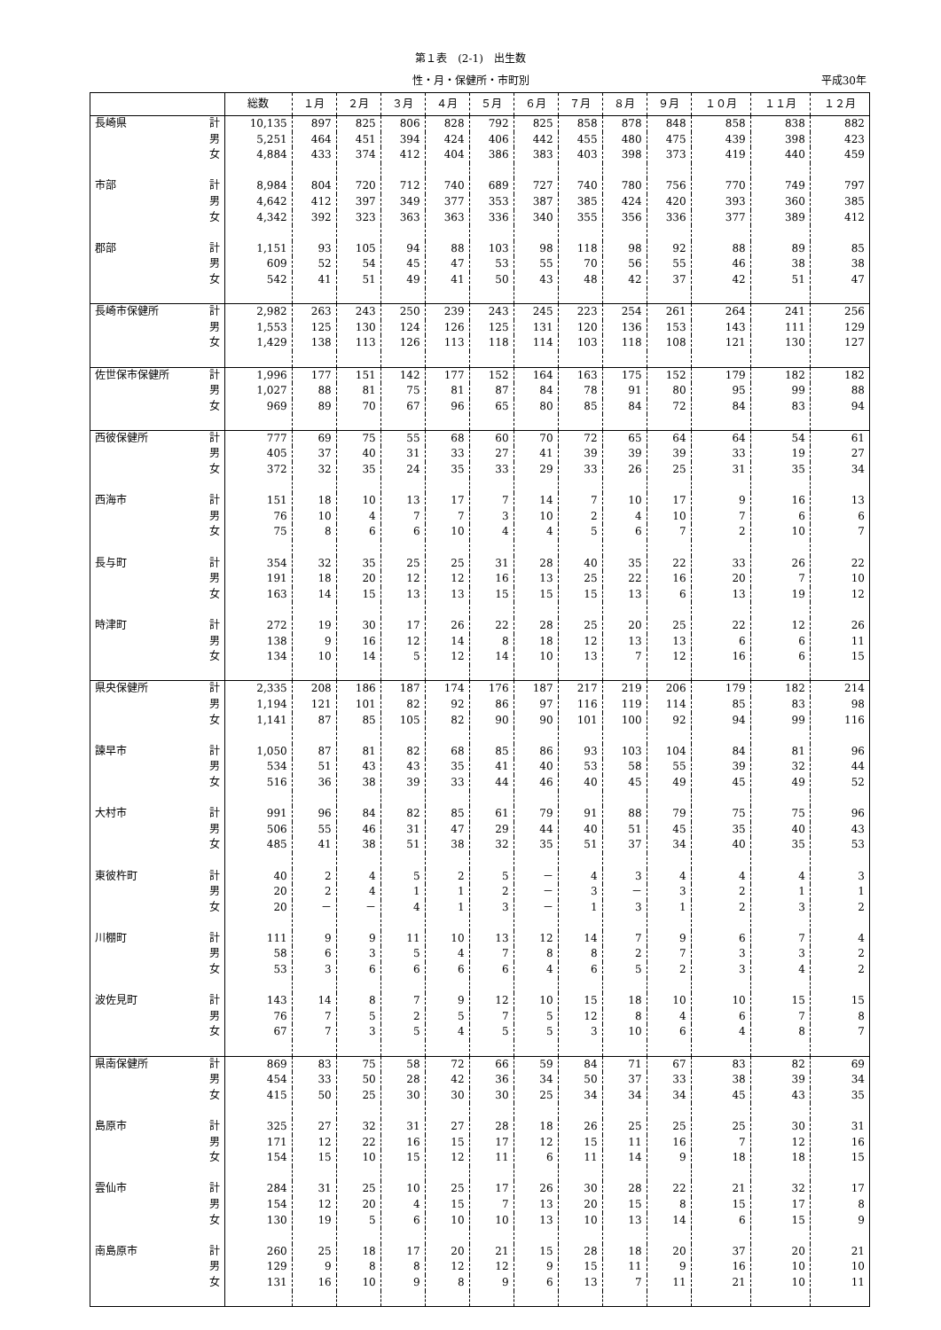第１表　(2-1)　出生数
性・月・保健所・市町別 平成30年
| | | 総数 | １月 | ２月 | ３月 | ４月 | ５月 | ６月 | ７月 | ８月 | ９月 | １０月 | １１月 | １２月 |
| --- | --- | --- | --- | --- | --- | --- | --- | --- | --- | --- | --- | --- | --- | --- |
| 長崎県 | 計 | 10,135 | 897 | 825 | 806 | 828 | 792 | 825 | 858 | 878 | 848 | 858 | 838 | 882 |
| | 男 | 5,251 | 464 | 451 | 394 | 424 | 406 | 442 | 455 | 480 | 475 | 439 | 398 | 423 |
| | 女 | 4,884 | 433 | 374 | 412 | 404 | 386 | 383 | 403 | 398 | 373 | 419 | 440 | 459 |
| 市部 | 計 | 8,984 | 804 | 720 | 712 | 740 | 689 | 727 | 740 | 780 | 756 | 770 | 749 | 797 |
| | 男 | 4,642 | 412 | 397 | 349 | 377 | 353 | 387 | 385 | 424 | 420 | 393 | 360 | 385 |
| | 女 | 4,342 | 392 | 323 | 363 | 363 | 336 | 340 | 355 | 356 | 336 | 377 | 389 | 412 |
| 郡部 | 計 | 1,151 | 93 | 105 | 94 | 88 | 103 | 98 | 118 | 98 | 92 | 88 | 89 | 85 |
| | 男 | 609 | 52 | 54 | 45 | 47 | 53 | 55 | 70 | 56 | 55 | 46 | 38 | 38 |
| | 女 | 542 | 41 | 51 | 49 | 41 | 50 | 43 | 48 | 42 | 37 | 42 | 51 | 47 |
| 長崎市保健所 | 計 | 2,982 | 263 | 243 | 250 | 239 | 243 | 245 | 223 | 254 | 261 | 264 | 241 | 256 |
| | 男 | 1,553 | 125 | 130 | 124 | 126 | 125 | 131 | 120 | 136 | 153 | 143 | 111 | 129 |
| | 女 | 1,429 | 138 | 113 | 126 | 113 | 118 | 114 | 103 | 118 | 108 | 121 | 130 | 127 |
| 佐世保市保健所 | 計 | 1,996 | 177 | 151 | 142 | 177 | 152 | 164 | 163 | 175 | 152 | 179 | 182 | 182 |
| | 男 | 1,027 | 88 | 81 | 75 | 81 | 87 | 84 | 78 | 91 | 80 | 95 | 99 | 88 |
| | 女 | 969 | 89 | 70 | 67 | 96 | 65 | 80 | 85 | 84 | 72 | 84 | 83 | 94 |
| 西彼保健所 | 計 | 777 | 69 | 75 | 55 | 68 | 60 | 70 | 72 | 65 | 64 | 64 | 54 | 61 |
| | 男 | 405 | 37 | 40 | 31 | 33 | 27 | 41 | 39 | 39 | 39 | 33 | 19 | 27 |
| | 女 | 372 | 32 | 35 | 24 | 35 | 33 | 29 | 33 | 26 | 25 | 31 | 35 | 34 |
| 西海市 | 計 | 151 | 18 | 10 | 13 | 17 | 7 | 14 | 7 | 10 | 17 | 9 | 16 | 13 |
| | 男 | 76 | 10 | 4 | 7 | 7 | 3 | 10 | 2 | 4 | 10 | 7 | 6 | 6 |
| | 女 | 75 | 8 | 6 | 6 | 10 | 4 | 4 | 5 | 6 | 7 | 2 | 10 | 7 |
| 長与町 | 計 | 354 | 32 | 35 | 25 | 25 | 31 | 28 | 40 | 35 | 22 | 33 | 26 | 22 |
| | 男 | 191 | 18 | 20 | 12 | 12 | 16 | 13 | 25 | 22 | 16 | 20 | 7 | 10 |
| | 女 | 163 | 14 | 15 | 13 | 13 | 15 | 15 | 15 | 13 | 6 | 13 | 19 | 12 |
| 時津町 | 計 | 272 | 19 | 30 | 17 | 26 | 22 | 28 | 25 | 20 | 25 | 22 | 12 | 26 |
| | 男 | 138 | 9 | 16 | 12 | 14 | 8 | 18 | 12 | 13 | 13 | 6 | 6 | 11 |
| | 女 | 134 | 10 | 14 | 5 | 12 | 14 | 10 | 13 | 7 | 12 | 16 | 6 | 15 |
| 県央保健所 | 計 | 2,335 | 208 | 186 | 187 | 174 | 176 | 187 | 217 | 219 | 206 | 179 | 182 | 214 |
| | 男 | 1,194 | 121 | 101 | 82 | 92 | 86 | 97 | 116 | 119 | 114 | 85 | 83 | 98 |
| | 女 | 1,141 | 87 | 85 | 105 | 82 | 90 | 90 | 101 | 100 | 92 | 94 | 99 | 116 |
| 諫早市 | 計 | 1,050 | 87 | 81 | 82 | 68 | 85 | 86 | 93 | 103 | 104 | 84 | 81 | 96 |
| | 男 | 534 | 51 | 43 | 43 | 35 | 41 | 40 | 53 | 58 | 55 | 39 | 32 | 44 |
| | 女 | 516 | 36 | 38 | 39 | 33 | 44 | 46 | 40 | 45 | 49 | 45 | 49 | 52 |
| 大村市 | 計 | 991 | 96 | 84 | 82 | 85 | 61 | 79 | 91 | 88 | 79 | 75 | 75 | 96 |
| | 男 | 506 | 55 | 46 | 31 | 47 | 29 | 44 | 40 | 51 | 45 | 35 | 40 | 43 |
| | 女 | 485 | 41 | 38 | 51 | 38 | 32 | 35 | 51 | 37 | 34 | 40 | 35 | 53 |
| 東彼杵町 | 計 | 40 | 2 | 4 | 5 | 2 | 5 | － | 4 | 3 | 4 | 4 | 4 | 3 |
| | 男 | 20 | 2 | 4 | 1 | 1 | 2 | － | 3 | － | 3 | 2 | 1 | 1 |
| | 女 | 20 | － | － | 4 | 1 | 3 | － | 1 | 3 | 1 | 2 | 3 | 2 |
| 川棚町 | 計 | 111 | 9 | 9 | 11 | 10 | 13 | 12 | 14 | 7 | 9 | 6 | 7 | 4 |
| | 男 | 58 | 6 | 3 | 5 | 4 | 7 | 8 | 8 | 2 | 7 | 3 | 3 | 2 |
| | 女 | 53 | 3 | 6 | 6 | 6 | 6 | 4 | 6 | 5 | 2 | 3 | 4 | 2 |
| 波佐見町 | 計 | 143 | 14 | 8 | 7 | 9 | 12 | 10 | 15 | 18 | 10 | 10 | 15 | 15 |
| | 男 | 76 | 7 | 5 | 2 | 5 | 7 | 5 | 12 | 8 | 4 | 6 | 7 | 8 |
| | 女 | 67 | 7 | 3 | 5 | 4 | 5 | 5 | 3 | 10 | 6 | 4 | 8 | 7 |
| 県南保健所 | 計 | 869 | 83 | 75 | 58 | 72 | 66 | 59 | 84 | 71 | 67 | 83 | 82 | 69 |
| | 男 | 454 | 33 | 50 | 28 | 42 | 36 | 34 | 50 | 37 | 33 | 38 | 39 | 34 |
| | 女 | 415 | 50 | 25 | 30 | 30 | 30 | 25 | 34 | 34 | 34 | 45 | 43 | 35 |
| 島原市 | 計 | 325 | 27 | 32 | 31 | 27 | 28 | 18 | 26 | 25 | 25 | 25 | 30 | 31 |
| | 男 | 171 | 12 | 22 | 16 | 15 | 17 | 12 | 15 | 11 | 16 | 7 | 12 | 16 |
| | 女 | 154 | 15 | 10 | 15 | 12 | 11 | 6 | 11 | 14 | 9 | 18 | 18 | 15 |
| 雲仙市 | 計 | 284 | 31 | 25 | 10 | 25 | 17 | 26 | 30 | 28 | 22 | 21 | 32 | 17 |
| | 男 | 154 | 12 | 20 | 4 | 15 | 7 | 13 | 20 | 15 | 8 | 15 | 17 | 8 |
| | 女 | 130 | 19 | 5 | 6 | 10 | 10 | 13 | 10 | 13 | 14 | 6 | 15 | 9 |
| 南島原市 | 計 | 260 | 25 | 18 | 17 | 20 | 21 | 15 | 28 | 18 | 20 | 37 | 20 | 21 |
| | 男 | 129 | 9 | 8 | 8 | 12 | 12 | 9 | 15 | 11 | 9 | 16 | 10 | 10 |
| | 女 | 131 | 16 | 10 | 9 | 8 | 9 | 6 | 13 | 7 | 11 | 21 | 10 | 11 |